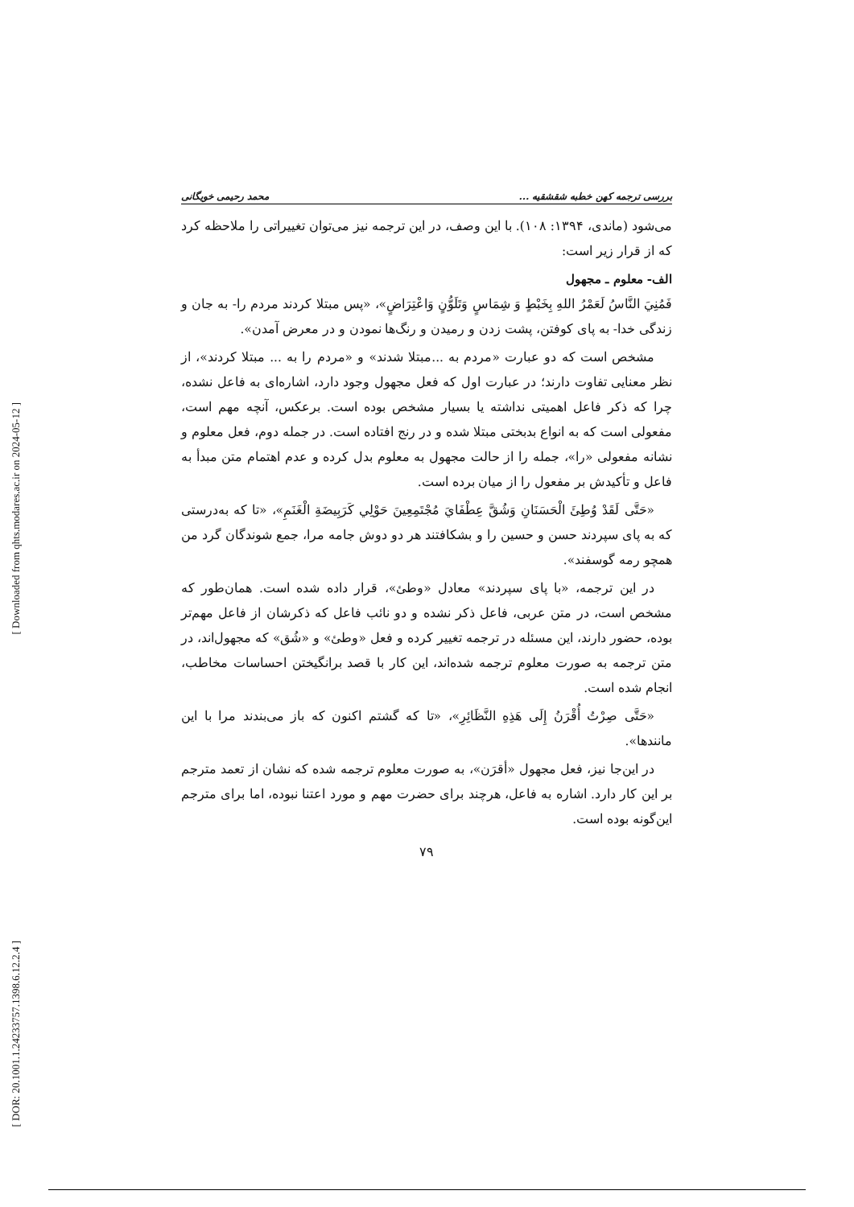[ Downloaded from qhts.modares.ac.ir on 2024-05-12 ]
[ DOR: 20.1001.1.24233757.1398.6.12.2.4 ]
بررسی ترجمه کهن خطبه شقشقیه ... محمد رحیمی خویگانی
می‌شود (ماندی، ۱۳۹۴: ۱۰۸). با این وصف، در این ترجمه نیز می‌توان تغییراتی را ملاحظه کرد که از قرار زیر است:
الف- معلوم ـ مجهول
فَمُنِيَ النَّاسُ لَعَمْرُ اللهِ بِخَبْطٍ وَ شِمَاسٍ وَتَلَوُّنٍ وَاعْتِرَاضٍ»، «پس مبتلا کردند مردم را- به جان و زندگی خدا- به پای کوفتن، پشت زدن و رمیدن و رنگ‌ها نمودن و در معرض آمدن».
مشخص است که دو عبارت «مردم به ...مبتلا شدند» و «مردم را به ... مبتلا کردند»، از نظر معنایی تفاوت دارند؛ در عبارت اول که فعل مجهول وجود دارد، اشاره‌ای به فاعل نشده، چرا که ذکر فاعل اهمیتی نداشته یا بسیار مشخص بوده است. برعکس، آنچه مهم است، مفعولی است که به انواع بدبختی مبتلا شده و در رنج افتاده است. در جمله دوم، فعل معلوم و نشانه مفعولی «را»، جمله را از حالت مجهول به معلوم بدل کرده و عدم اهتمام متن مبدأ به فاعل و تأکیدش بر مفعول را از میان برده است.
«حَتَّى لَقَدْ وُطِئَ الْحَسَنَانِ وَشُقَّ عِطْفَايَ مُجْتَمِعِينَ حَوْلِي كَرَبِيضَةِ الْغَنَمِ»، «تا که به‌درستی که به پای سپردند حسن و حسین را و بشکافتند هر دو دوش جامه مرا، جمع شوندگان گرد من همچو رمه گوسفند».
در این ترجمه، «با پای سپردند» معادل «وطئ»، قرار داده شده است. همان‌طور که مشخص است، در متن عربی، فاعل ذکر نشده و دو نائب فاعل که ذکرشان از فاعل مهم‌تر بوده، حضور دارند، این مسئله در ترجمه تغییر کرده و فعل «وطئ» و «شُق» که مجهول‌اند، در متن ترجمه به صورت معلوم ترجمه شده‌اند، این کار با قصد برانگیختن احساسات مخاطب، انجام شده است.
«حَتَّى صِرْتُ أُقْرَنُ إِلَى هَذِهِ النَّظَائِرِ»، «تا که گشتم اکنون که باز می‌بندند مرا با این مانندها».
در این‌جا نیز، فعل مجهول «أقرَن»، به صورت معلوم ترجمه شده که نشان از تعمد مترجم بر این کار دارد. اشاره به فاعل، هرچند برای حضرت مهم و مورد اعتنا نبوده، اما برای مترجم این‌گونه بوده است.
۷۹